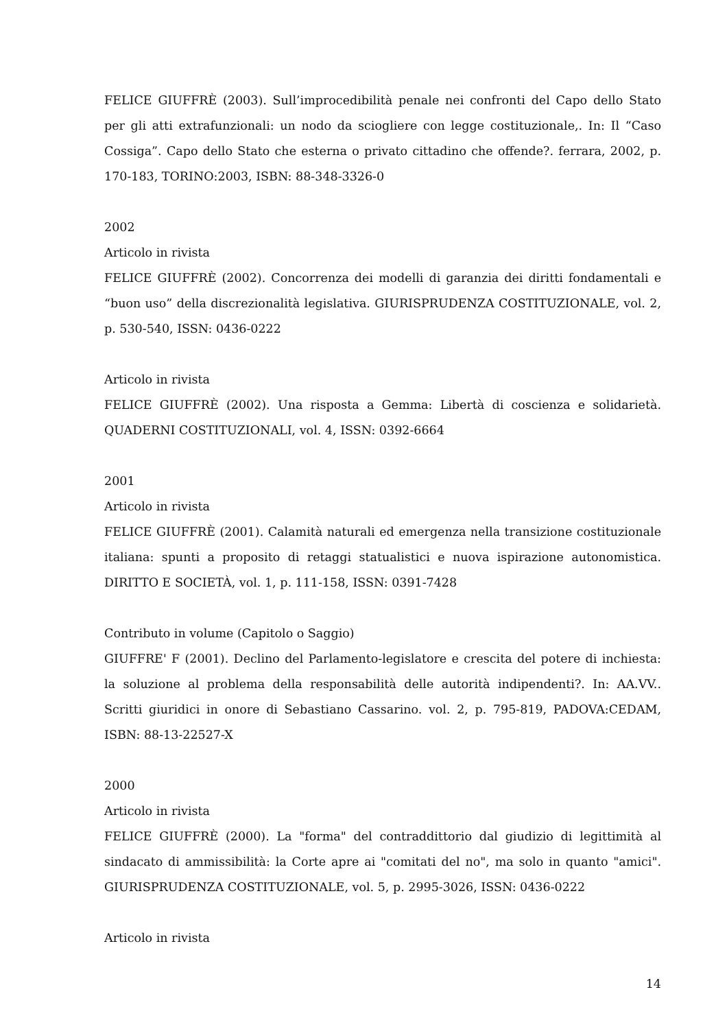FELICE GIUFFRÈ (2003). Sull’improcedibilità penale nei confronti del Capo dello Stato per gli atti extrafunzionali: un nodo da sciogliere con legge costituzionale,. In: Il “Caso Cossiga”. Capo dello Stato che esterna o privato cittadino che offende?. ferrara, 2002, p. 170-183, TORINO:2003, ISBN: 88-348-3326-0
2002
Articolo in rivista
FELICE GIUFFRÈ (2002). Concorrenza dei modelli di garanzia dei diritti fondamentali e “buon uso” della discrezionalità legislativa. GIURISPRUDENZA COSTITUZIONALE, vol. 2, p. 530-540, ISSN: 0436-0222
Articolo in rivista
FELICE GIUFFRÈ (2002). Una risposta a Gemma: Libertà di coscienza e solidarietà. QUADERNI COSTITUZIONALI, vol. 4, ISSN: 0392-6664
2001
Articolo in rivista
FELICE GIUFFRÈ (2001). Calamità naturali ed emergenza nella transizione costituzionale italiana: spunti a proposito di retaggi statualistici e nuova ispirazione autonomistica. DIRITTO E SOCIETÀ, vol. 1, p. 111-158, ISSN: 0391-7428
Contributo in volume (Capitolo o Saggio)
GIUFFRE' F (2001). Declino del Parlamento-legislatore e crescita del potere di inchiesta: la soluzione al problema della responsabilità delle autorità indipendenti?. In: AA.VV.. Scritti giuridici in onore di Sebastiano Cassarino. vol. 2, p. 795-819, PADOVA:CEDAM, ISBN: 88-13-22527-X
2000
Articolo in rivista
FELICE GIUFFRÈ (2000). La "forma" del contraddittorio dal giudizio di legittimità al sindacato di ammissibilità: la Corte apre ai "comitati del no", ma solo in quanto "amici". GIURISPRUDENZA COSTITUZIONALE, vol. 5, p. 2995-3026, ISSN: 0436-0222
Articolo in rivista
14